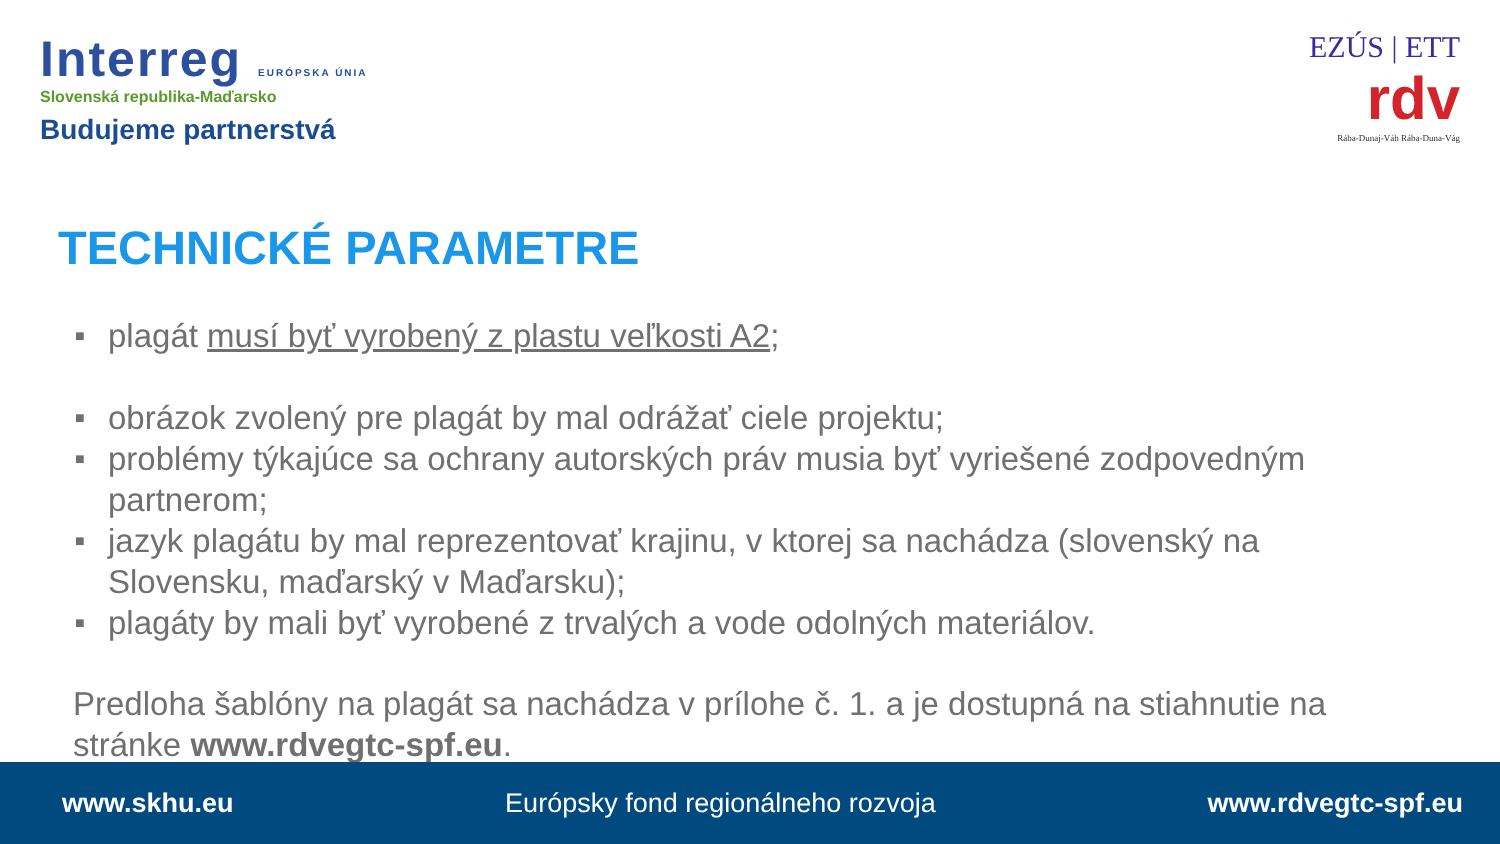Interreg EURÓPSKA ÚNIA
Slovenská republika-Maďarsko
Budujeme partnerstvá
EZÚS | ETT
rdv
Rába-Dunaj-Váh Rába-Duna-Vág
TECHNICKÉ PARAMETRE
■ plagát musí byť vyrobený z plastu veľkosti A2;
■ obrázok zvolený pre plagát by mal odrážať ciele projektu;
■ problémy týkajúce sa ochrany autorských práv musia byť vyriešené zodpovedným partnerom;
■ jazyk plagátu by mal reprezentovať krajinu, v ktorej sa nachádza (slovenský na Slovensku, maďarský v Maďarsku);
■ plagáty by mali byť vyrobené z trvalých a vode odolných materiálov.
Predloha šablóny na plagát sa nachádza v prílohe č. 1. a je dostupná na stiahnutie na stránke www.rdvegtc-spf.eu.
www.skhu.eu Európsky fond regionálneho rozvoja www.rdvegtc-spf.eu